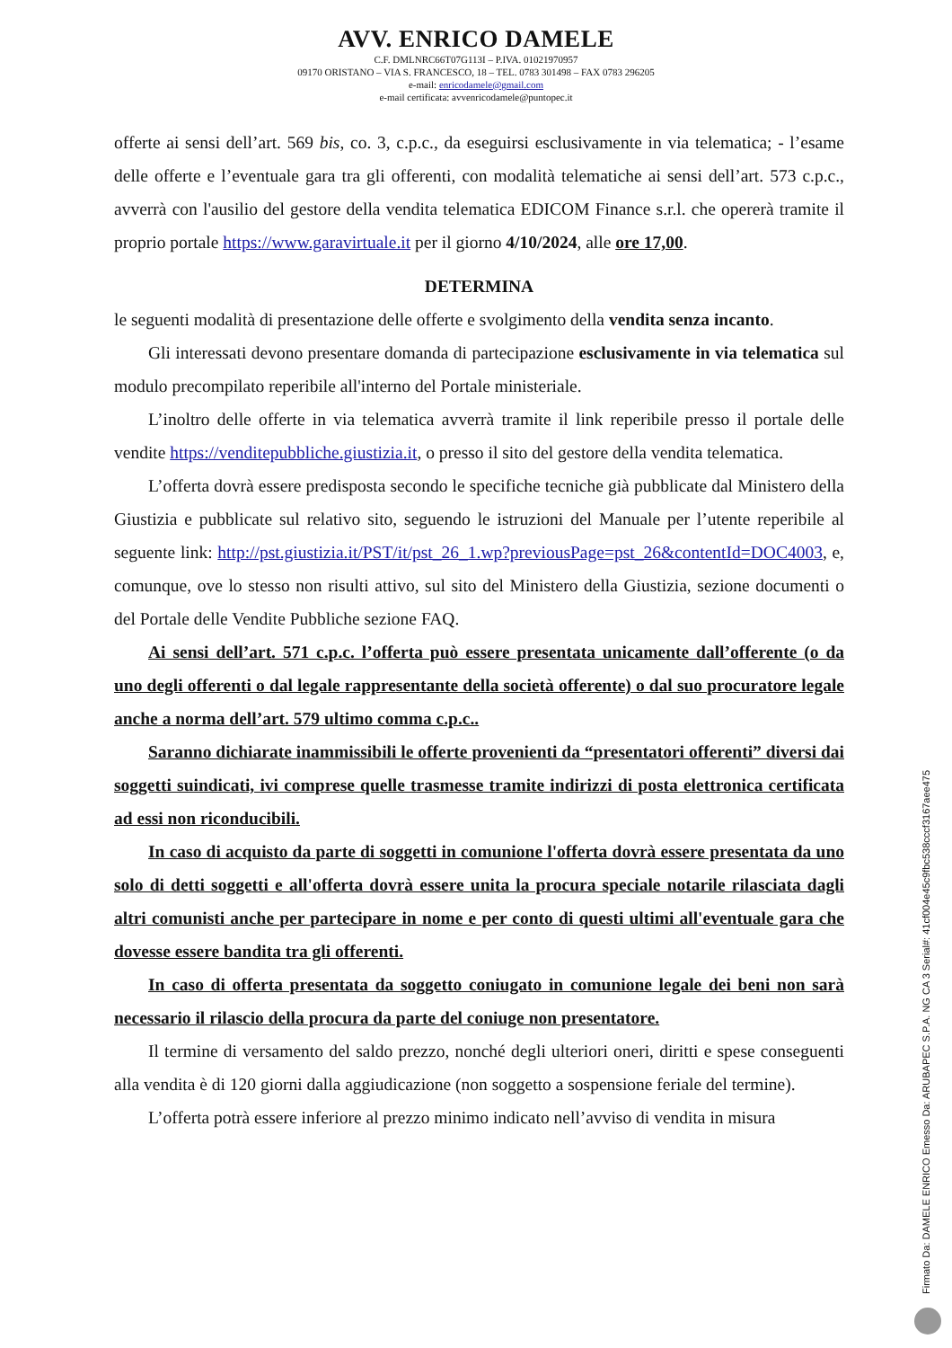AVV. ENRICO DAMELE
C.F. DMLNRC66T07G113I – P.IVA. 01021970957
09170 ORISTANO – VIA S. FRANCESCO, 18 – TEL. 0783 301498 – FAX 0783 296205
e-mail: enricodamele@gmail.com
e-mail certificata: avvenricodamele@puntopec.it
offerte ai sensi dell’art. 569 bis, co. 3, c.p.c., da eseguirsi esclusivamente in via telematica; - l’esame delle offerte e l’eventuale gara tra gli offerenti, con modalità telematiche ai sensi dell’art. 573 c.p.c., avverrà con l'ausilio del gestore della vendita telematica EDICOM Finance s.r.l. che opererà tramite il proprio portale https://www.garavirtuale.it per il giorno 4/10/2024, alle ore 17,00.
DETERMINA
le seguenti modalità di presentazione delle offerte e svolgimento della vendita senza incanto.
Gli interessati devono presentare domanda di partecipazione esclusivamente in via telematica sul modulo precompilato reperibile all'interno del Portale ministeriale.
L’inoltro delle offerte in via telematica avverrà tramite il link reperibile presso il portale delle vendite https://venditepubbliche.giustizia.it, o presso il sito del gestore della vendita telematica.
L’offerta dovrà essere predisposta secondo le specifiche tecniche già pubblicate dal Ministero della Giustizia e pubblicate sul relativo sito, seguendo le istruzioni del Manuale per l’utente reperibile al seguente link: http://pst.giustizia.it/PST/it/pst_26_1.wp?previousPage=pst_26&contentId=DOC4003, e, comunque, ove lo stesso non risulti attivo, sul sito del Ministero della Giustizia, sezione documenti o del Portale delle Vendite Pubbliche sezione FAQ.
Ai sensi dell’art. 571 c.p.c. l’offerta può essere presentata unicamente dall’offerente (o da uno degli offerenti o dal legale rappresentante della società offerente) o dal suo procuratore legale anche a norma dell’art. 579 ultimo comma c.p.c..
Saranno dichiarate inammissibili le offerte provenienti da “presentatori offerenti” diversi dai soggetti suindicati, ivi comprese quelle trasmesse tramite indirizzi di posta elettronica certificata ad essi non riconducibili.
In caso di acquisto da parte di soggetti in comunione l'offerta dovrà essere presentata da uno solo di detti soggetti e all'offerta dovrà essere unita la procura speciale notarile rilasciata dagli altri comunisti anche per partecipare in nome e per conto di questi ultimi all'eventuale gara che dovesse essere bandita tra gli offerenti.
In caso di offerta presentata da soggetto coniugato in comunione legale dei beni non sarà necessario il rilascio della procura da parte del coniuge non presentatore.
Il termine di versamento del saldo prezzo, nonché degli ulteriori oneri, diritti e spese conseguenti alla vendita è di 120 giorni dalla aggiudicazione (non soggetto a sospensione feriale del termine).
L’offerta potrà essere inferiore al prezzo minimo indicato nell’avviso di vendita in misura
Firmato Da: DAMELE ENRICO Emesso Da: ARUBAPEC S.P.A. NG CA 3 Serial#: 41cf004e45c9fbc538cccf3167aee475